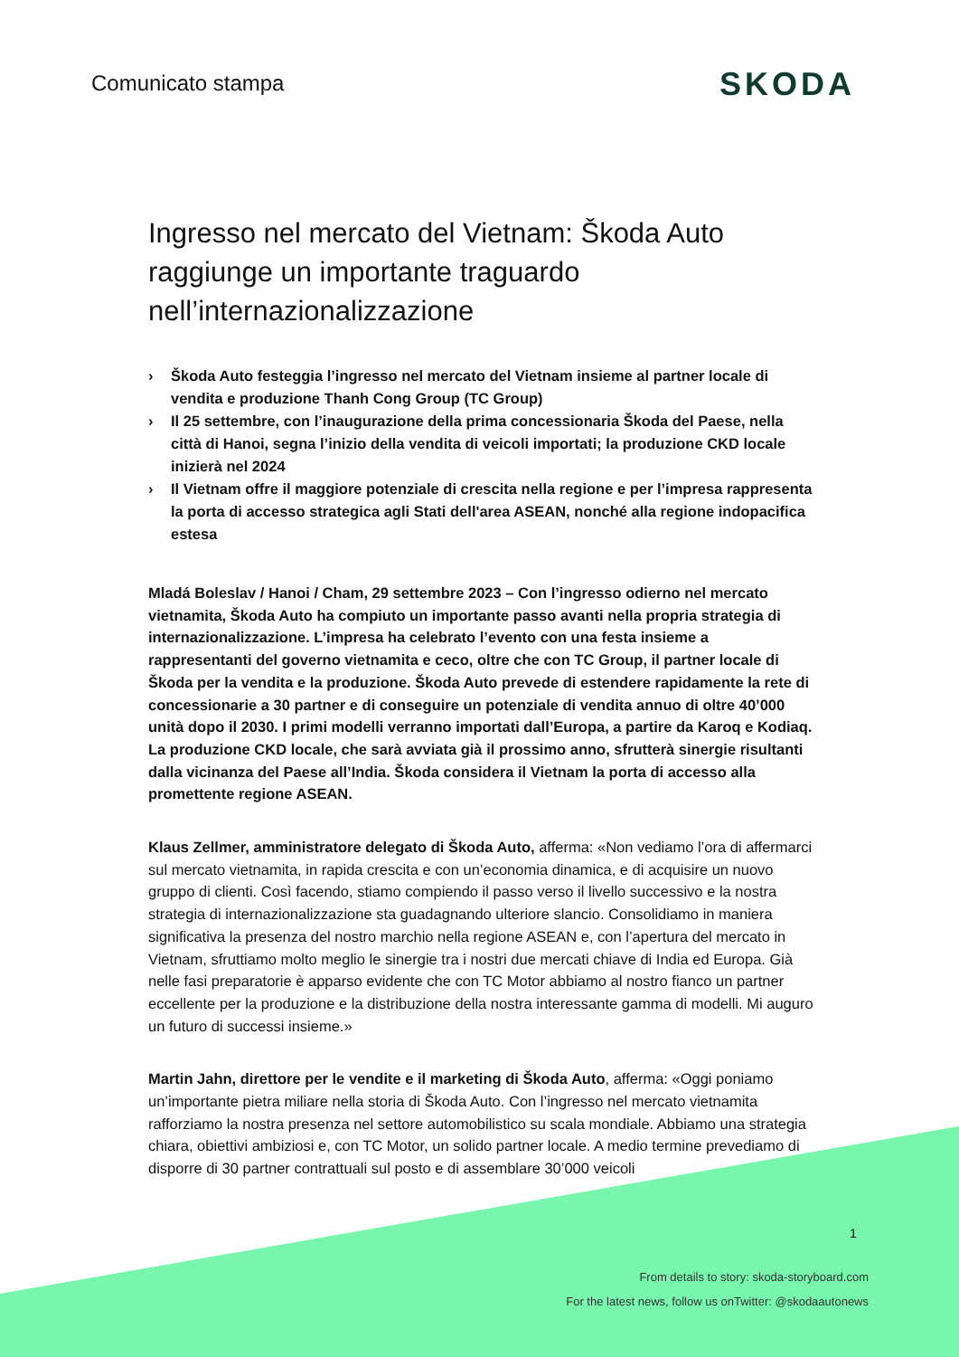Comunicato stampa
SKODA
Ingresso nel mercato del Vietnam: Škoda Auto raggiunge un importante traguardo nell’internazionalizzazione
› Škoda Auto festeggia l’ingresso nel mercato del Vietnam insieme al partner locale di vendita e produzione Thanh Cong Group (TC Group)
› Il 25 settembre, con l’inaugurazione della prima concessionaria Škoda del Paese, nella città di Hanoi, segna l’inizio della vendita di veicoli importati; la produzione CKD locale inizierà nel 2024
› Il Vietnam offre il maggiore potenziale di crescita nella regione e per l’impresa rappresenta la porta di accesso strategica agli Stati dell'area ASEAN, nonché alla regione indopacifica estesa
Mladá Boleslav / Hanoi / Cham, 29 settembre 2023 – Con l’ingresso odierno nel mercato vietnamita, Škoda Auto ha compiuto un importante passo avanti nella propria strategia di internazionalizzazione. L’impresa ha celebrato l’evento con una festa insieme a rappresentanti del governo vietnamita e ceco, oltre che con TC Group, il partner locale di Škoda per la vendita e la produzione. Škoda Auto prevede di estendere rapidamente la rete di concessionarie a 30 partner e di conseguire un potenziale di vendita annuo di oltre 40’000 unità dopo il 2030. I primi modelli verranno importati dall’Europa, a partire da Karoq e Kodiaq. La produzione CKD locale, che sarà avviata già il prossimo anno, sfrutterà sinergie risultanti dalla vicinanza del Paese all’India. Škoda considera il Vietnam la porta di accesso alla promettente regione ASEAN.
Klaus Zellmer, amministratore delegato di Škoda Auto, afferma: «Non vediamo l’ora di affermarci sul mercato vietnamita, in rapida crescita e con un’economia dinamica, e di acquisire un nuovo gruppo di clienti. Così facendo, stiamo compiendo il passo verso il livello successivo e la nostra strategia di internazionalizzazione sta guadagnando ulteriore slancio. Consolidiamo in maniera significativa la presenza del nostro marchio nella regione ASEAN e, con l’apertura del mercato in Vietnam, sfruttiamo molto meglio le sinergie tra i nostri due mercati chiave di India ed Europa. Già nelle fasi preparatorie è apparso evidente che con TC Motor abbiamo al nostro fianco un partner eccellente per la produzione e la distribuzione della nostra interessante gamma di modelli. Mi auguro un futuro di successi insieme.»
Martin Jahn, direttore per le vendite e il marketing di Škoda Auto, afferma: «Oggi poniamo un’importante pietra miliare nella storia di Škoda Auto. Con l’ingresso nel mercato vietnamita rafforziamo la nostra presenza nel settore automobilistico su scala mondiale. Abbiamo una strategia chiara, obiettivi ambiziosi e, con TC Motor, un solido partner locale. A medio termine prevediamo di disporre di 30 partner contrattuali sul posto e di assemblare 30’000 veicoli
1
From details to story: skoda-storyboard.com
For the latest news, follow us onTwitter: @skodaautonews